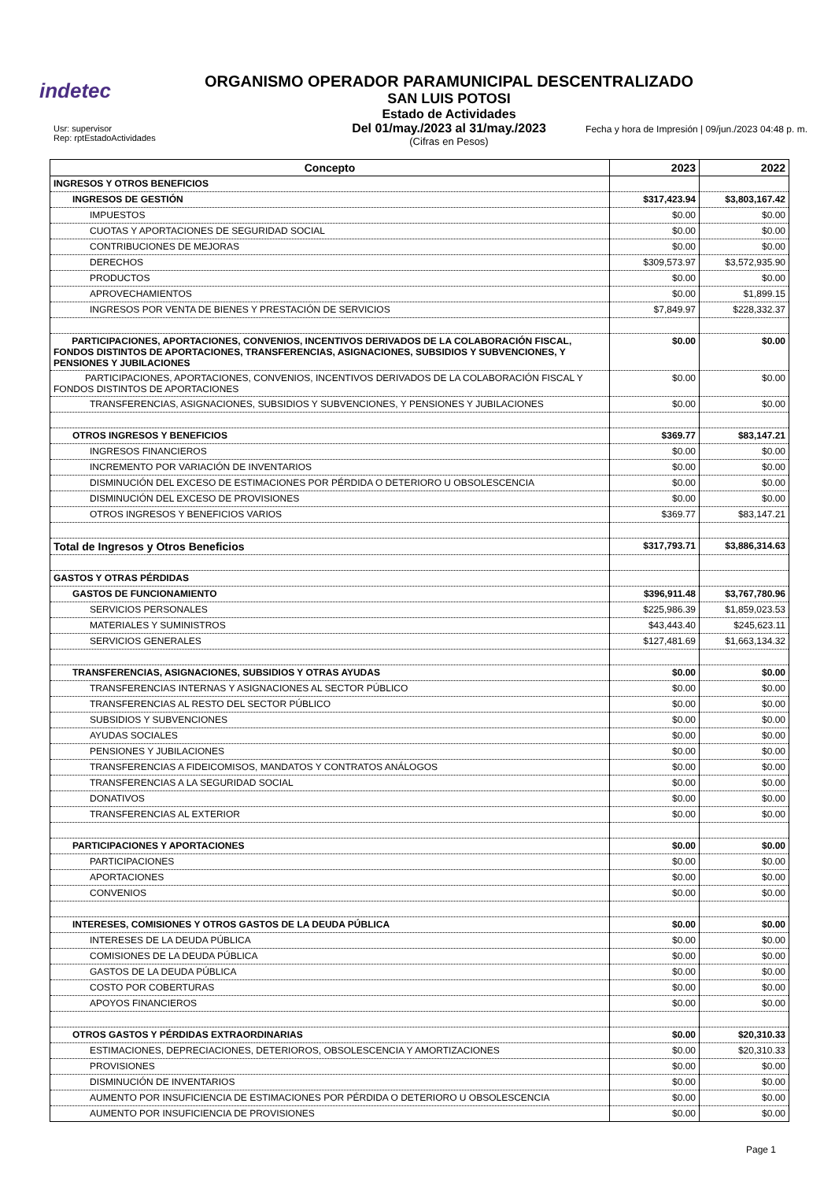indetec
ORGANISMO OPERADOR PARAMUNICIPAL DESCENTRALIZADO
SAN LUIS POTOSI
Estado de Actividades
Del 01/may./2023 al 31/may./2023
(Cifras en Pesos)
Usr: supervisor
Rep: rptEstadoActividades
Fecha y hora de Impresión | 09/jun./2023 04:48 p. m.
| Concepto | 2023 | 2022 |
| --- | --- | --- |
| INGRESOS Y OTROS BENEFICIOS | | |
| INGRESOS DE GESTIÓN | $317,423.94 | $3,803,167.42 |
| IMPUESTOS | $0.00 | $0.00 |
| CUOTAS Y APORTACIONES DE SEGURIDAD SOCIAL | $0.00 | $0.00 |
| CONTRIBUCIONES DE MEJORAS | $0.00 | $0.00 |
| DERECHOS | $309,573.97 | $3,572,935.90 |
| PRODUCTOS | $0.00 | $0.00 |
| APROVECHAMIENTOS | $0.00 | $1,899.15 |
| INGRESOS POR VENTA DE BIENES Y PRESTACIÓN DE SERVICIOS | $7,849.97 | $228,332.37 |
| PARTICIPACIONES, APORTACIONES, CONVENIOS, INCENTIVOS DERIVADOS DE LA COLABORACIÓN FISCAL, FONDOS DISTINTOS DE APORTACIONES, TRANSFERENCIAS, ASIGNACIONES, SUBSIDIOS Y SUBVENCIONES, Y PENSIONES Y JUBILACIONES | $0.00 | $0.00 |
| PARTICIPACIONES, APORTACIONES, CONVENIOS, INCENTIVOS DERIVADOS DE LA COLABORACIÓN FISCAL Y FONDOS DISTINTOS DE APORTACIONES | $0.00 | $0.00 |
| TRANSFERENCIAS, ASIGNACIONES, SUBSIDIOS Y SUBVENCIONES, Y PENSIONES Y JUBILACIONES | $0.00 | $0.00 |
| OTROS INGRESOS Y BENEFICIOS | $369.77 | $83,147.21 |
| INGRESOS FINANCIEROS | $0.00 | $0.00 |
| INCREMENTO POR VARIACIÓN DE INVENTARIOS | $0.00 | $0.00 |
| DISMINUCIÓN DEL EXCESO DE ESTIMACIONES POR PÉRDIDA O DETERIORO U OBSOLESCENCIA | $0.00 | $0.00 |
| DISMINUCIÓN DEL EXCESO DE PROVISIONES | $0.00 | $0.00 |
| OTROS INGRESOS Y BENEFICIOS VARIOS | $369.77 | $83,147.21 |
| Total de Ingresos y Otros Beneficios | $317,793.71 | $3,886,314.63 |
| GASTOS Y OTRAS PÉRDIDAS | | |
| GASTOS DE FUNCIONAMIENTO | $396,911.48 | $3,767,780.96 |
| SERVICIOS PERSONALES | $225,986.39 | $1,859,023.53 |
| MATERIALES Y SUMINISTROS | $43,443.40 | $245,623.11 |
| SERVICIOS GENERALES | $127,481.69 | $1,663,134.32 |
| TRANSFERENCIAS, ASIGNACIONES, SUBSIDIOS Y OTRAS AYUDAS | $0.00 | $0.00 |
| TRANSFERENCIAS INTERNAS Y ASIGNACIONES AL SECTOR PÚBLICO | $0.00 | $0.00 |
| TRANSFERENCIAS AL RESTO DEL SECTOR PÚBLICO | $0.00 | $0.00 |
| SUBSIDIOS Y SUBVENCIONES | $0.00 | $0.00 |
| AYUDAS SOCIALES | $0.00 | $0.00 |
| PENSIONES Y JUBILACIONES | $0.00 | $0.00 |
| TRANSFERENCIAS A FIDEICOMISOS, MANDATOS Y CONTRATOS ANÁLOGOS | $0.00 | $0.00 |
| TRANSFERENCIAS A LA SEGURIDAD SOCIAL | $0.00 | $0.00 |
| DONATIVOS | $0.00 | $0.00 |
| TRANSFERENCIAS AL EXTERIOR | $0.00 | $0.00 |
| PARTICIPACIONES Y APORTACIONES | $0.00 | $0.00 |
| PARTICIPACIONES | $0.00 | $0.00 |
| APORTACIONES | $0.00 | $0.00 |
| CONVENIOS | $0.00 | $0.00 |
| INTERESES, COMISIONES Y OTROS GASTOS DE LA DEUDA PÚBLICA | $0.00 | $0.00 |
| INTERESES DE LA DEUDA PÚBLICA | $0.00 | $0.00 |
| COMISIONES DE LA DEUDA PÚBLICA | $0.00 | $0.00 |
| GASTOS DE LA DEUDA PÚBLICA | $0.00 | $0.00 |
| COSTO POR COBERTURAS | $0.00 | $0.00 |
| APOYOS FINANCIEROS | $0.00 | $0.00 |
| OTROS GASTOS Y PÉRDIDAS EXTRAORDINARIAS | $0.00 | $20,310.33 |
| ESTIMACIONES, DEPRECIACIONES, DETERIOROS, OBSOLESCENCIA Y AMORTIZACIONES | $0.00 | $20,310.33 |
| PROVISIONES | $0.00 | $0.00 |
| DISMINUCIÓN DE INVENTARIOS | $0.00 | $0.00 |
| AUMENTO POR INSUFICIENCIA DE ESTIMACIONES POR PÉRDIDA O DETERIORO U OBSOLESCENCIA | $0.00 | $0.00 |
| AUMENTO POR INSUFICIENCIA DE PROVISIONES | $0.00 | $0.00 |
Page 1